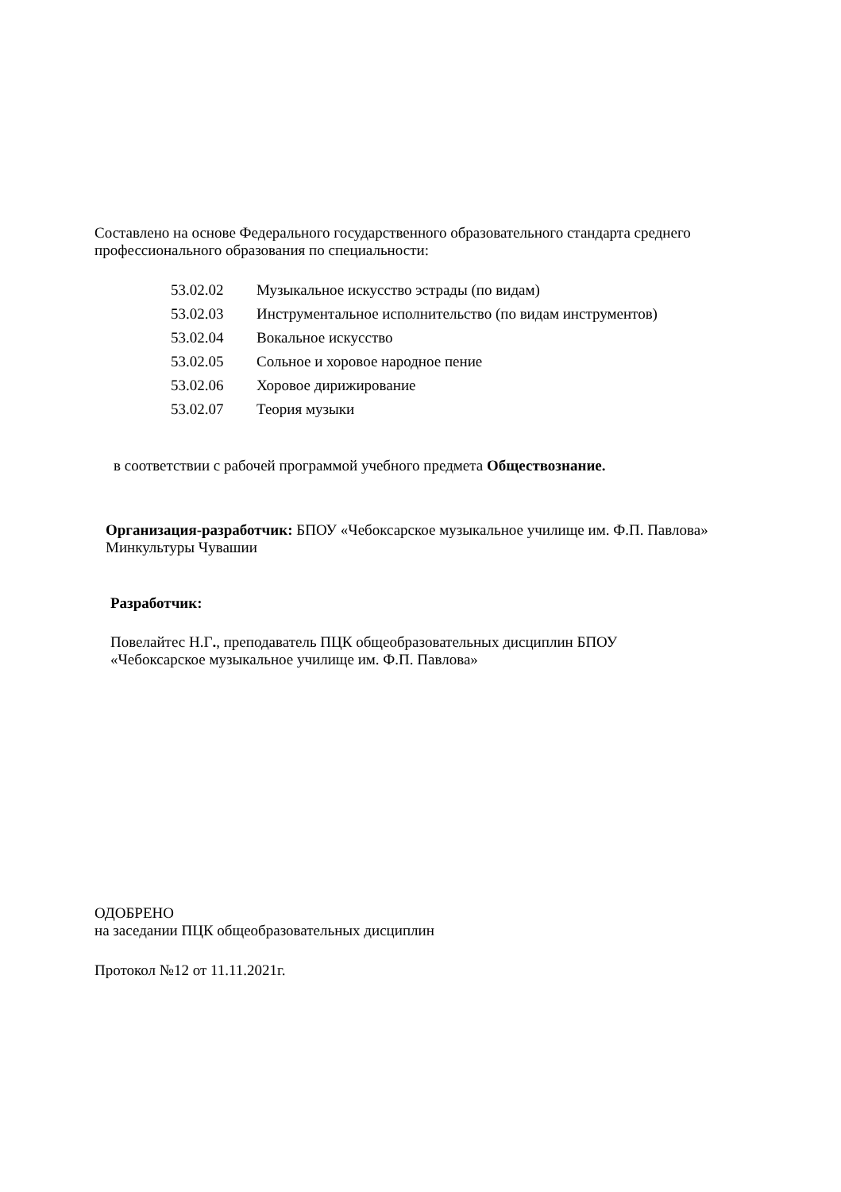Составлено на основе Федерального государственного образовательного стандарта среднего профессионального образования по специальности:
| 53.02.02 | Музыкальное искусство эстрады (по видам) |
| 53.02.03 | Инструментальное исполнительство (по видам инструментов) |
| 53.02.04 | Вокальное искусство |
| 53.02.05 | Сольное и хоровое народное пение |
| 53.02.06 | Хоровое дирижирование |
| 53.02.07 | Теория музыки |
в соответствии с рабочей программой учебного предмета Обществознание.
Организация-разработчик: БПОУ «Чебоксарское музыкальное училище им. Ф.П. Павлова» Минкультуры Чувашии
Разработчик:
Повелайтес Н.Г., преподаватель ПЦК общеобразовательных дисциплин БПОУ «Чебоксарское музыкальное училище им. Ф.П. Павлова»
ОДОБРЕНО
на заседании ПЦК общеобразовательных дисциплин
Протокол №12 от 11.11.2021г.